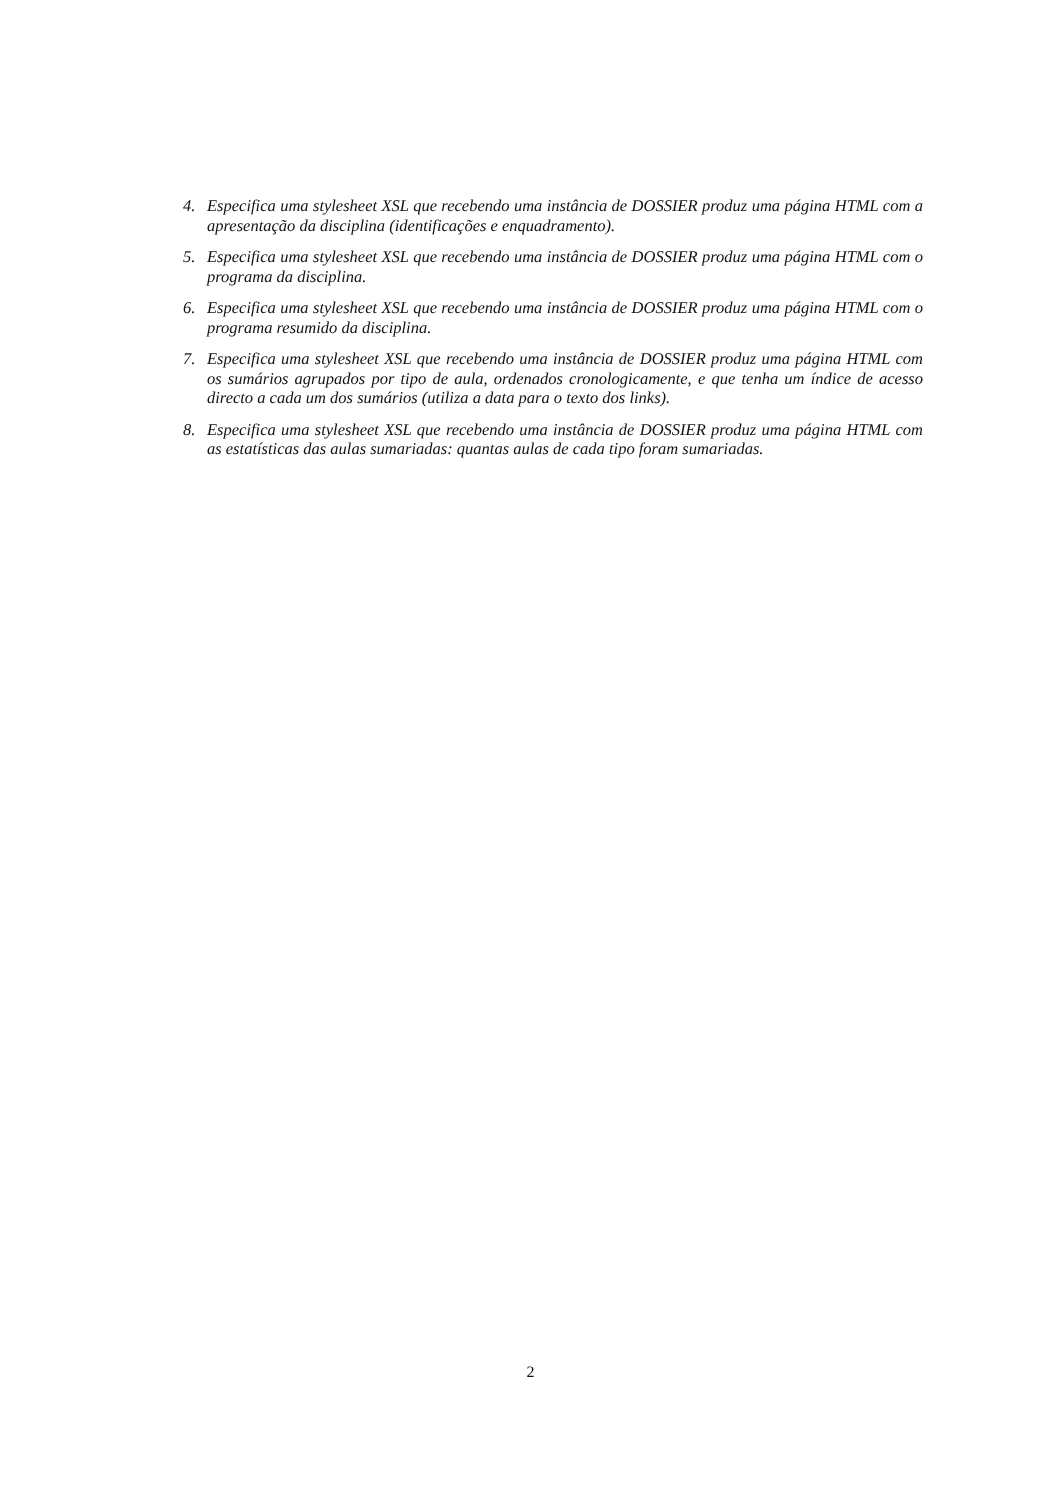4. Especifica uma stylesheet XSL que recebendo uma instância de DOSSIER produz uma página HTML com a apresentação da disciplina (identificações e enquadramento).
5. Especifica uma stylesheet XSL que recebendo uma instância de DOSSIER produz uma página HTML com o programa da disciplina.
6. Especifica uma stylesheet XSL que recebendo uma instância de DOSSIER produz uma página HTML com o programa resumido da disciplina.
7. Especifica uma stylesheet XSL que recebendo uma instância de DOSSIER produz uma página HTML com os sumários agrupados por tipo de aula, ordenados cronologicamente, e que tenha um índice de acesso directo a cada um dos sumários (utiliza a data para o texto dos links).
8. Especifica uma stylesheet XSL que recebendo uma instância de DOSSIER produz uma página HTML com as estatísticas das aulas sumariadas: quantas aulas de cada tipo foram sumariadas.
2